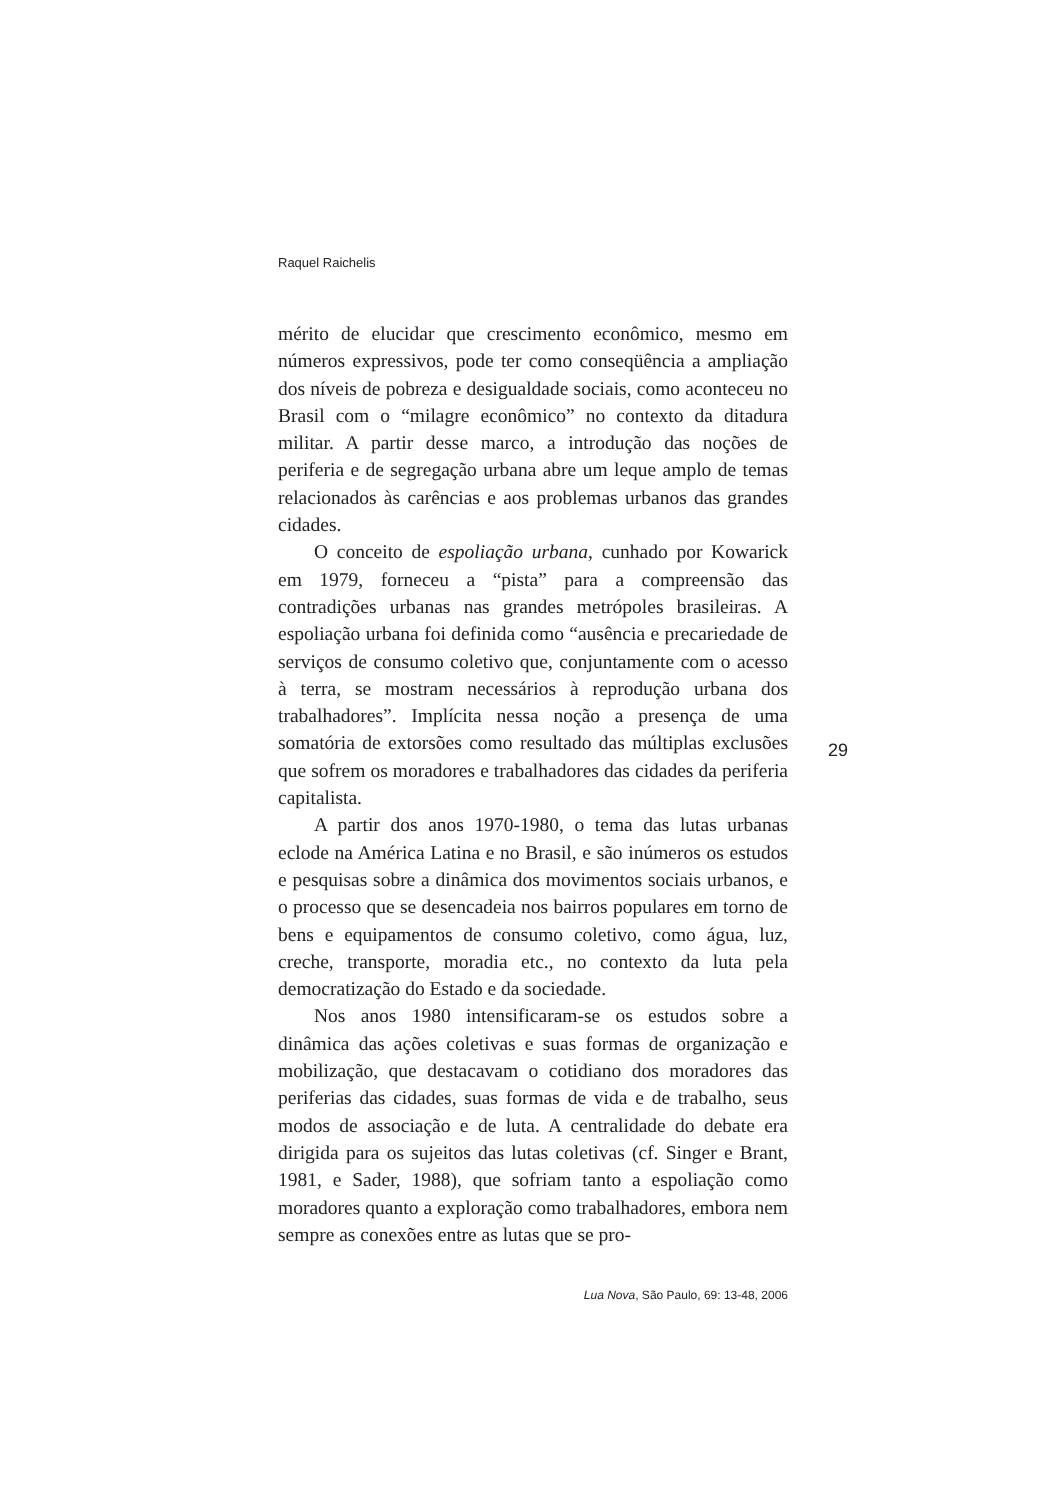Raquel Raichelis
mérito de elucidar que crescimento econômico, mesmo em números expressivos, pode ter como conseqüência a ampliação dos níveis de pobreza e desigualdade sociais, como aconteceu no Brasil com o “milagre econômico” no contexto da ditadura militar. A partir desse marco, a introdução das noções de periferia e de segregação urbana abre um leque amplo de temas relacionados às carências e aos problemas urbanos das grandes cidades.
O conceito de espoliação urbana, cunhado por Kowarick em 1979, forneceu a “pista” para a compreensão das contradições urbanas nas grandes metrópoles brasileiras. A espoliação urbana foi definida como “ausência e precariedade de serviços de consumo coletivo que, conjuntamente com o acesso à terra, se mostram necessários à reprodução urbana dos trabalhadores”. Implícita nessa noção a presença de uma somatória de extorsões como resultado das múltiplas exclusões que sofrem os moradores e trabalhadores das cidades da periferia capitalista.
A partir dos anos 1970-1980, o tema das lutas urbanas eclode na América Latina e no Brasil, e são inúmeros os estudos e pesquisas sobre a dinâmica dos movimentos sociais urbanos, e o processo que se desencadeia nos bairros populares em torno de bens e equipamentos de consumo coletivo, como água, luz, creche, transporte, moradia etc., no contexto da luta pela democratização do Estado e da sociedade.
Nos anos 1980 intensificaram-se os estudos sobre a dinâmica das ações coletivas e suas formas de organização e mobilização, que destacavam o cotidiano dos moradores das periferias das cidades, suas formas de vida e de trabalho, seus modos de associação e de luta. A centralidade do debate era dirigida para os sujeitos das lutas coletivas (cf. Singer e Brant, 1981, e Sader, 1988), que sofriam tanto a espoliação como moradores quanto a exploração como trabalhadores, embora nem sempre as conexões entre as lutas que se pro-
29
Lua Nova, São Paulo, 69: 13-48, 2006